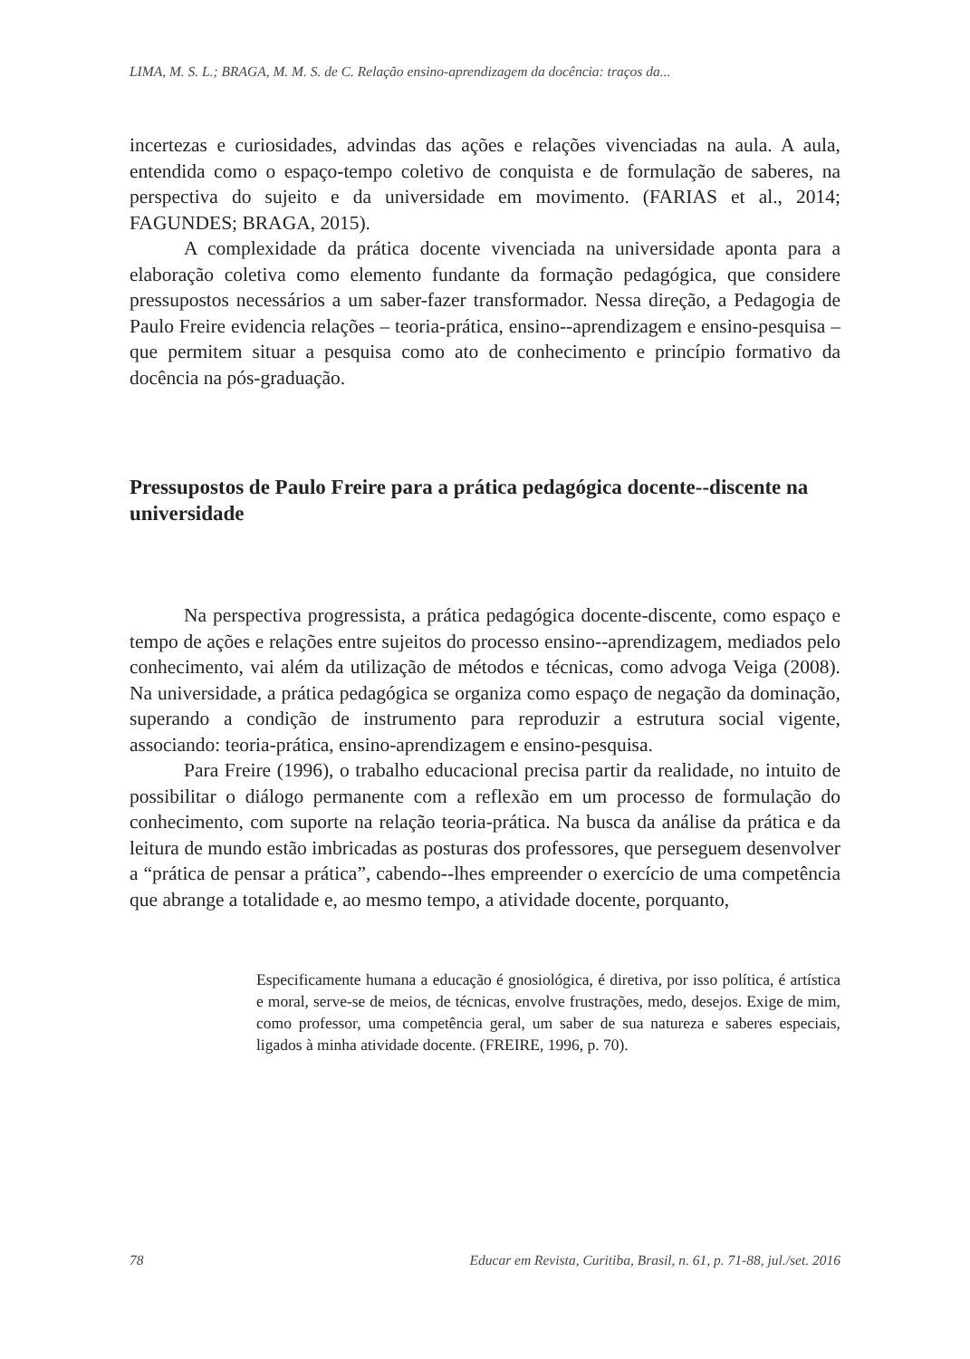LIMA, M. S. L.; BRAGA, M. M. S. de C. Relação ensino-aprendizagem da docência: traços da...
incertezas e curiosidades, advindas das ações e relações vivenciadas na aula. A aula, entendida como o espaço-tempo coletivo de conquista e de formulação de saberes, na perspectiva do sujeito e da universidade em movimento. (FARIAS et al., 2014; FAGUNDES; BRAGA, 2015).
A complexidade da prática docente vivenciada na universidade aponta para a elaboração coletiva como elemento fundante da formação pedagógica, que considere pressupostos necessários a um saber-fazer transformador. Nessa direção, a Pedagogia de Paulo Freire evidencia relações – teoria-prática, ensino--aprendizagem e ensino-pesquisa – que permitem situar a pesquisa como ato de conhecimento e princípio formativo da docência na pós-graduação.
Pressupostos de Paulo Freire para a prática pedagógica docente--discente na universidade
Na perspectiva progressista, a prática pedagógica docente-discente, como espaço e tempo de ações e relações entre sujeitos do processo ensino--aprendizagem, mediados pelo conhecimento, vai além da utilização de métodos e técnicas, como advoga Veiga (2008). Na universidade, a prática pedagógica se organiza como espaço de negação da dominação, superando a condição de instrumento para reproduzir a estrutura social vigente, associando: teoria-prática, ensino-aprendizagem e ensino-pesquisa.
Para Freire (1996), o trabalho educacional precisa partir da realidade, no intuito de possibilitar o diálogo permanente com a reflexão em um processo de formulação do conhecimento, com suporte na relação teoria-prática. Na busca da análise da prática e da leitura de mundo estão imbricadas as posturas dos professores, que perseguem desenvolver a “prática de pensar a prática”, cabendo--lhes empreender o exercício de uma competência que abrange a totalidade e, ao mesmo tempo, a atividade docente, porquanto,
Especificamente humana a educação é gnosiológica, é diretiva, por isso política, é artística e moral, serve-se de meios, de técnicas, envolve frustrações, medo, desejos. Exige de mim, como professor, uma competência geral, um saber de sua natureza e saberes especiais, ligados à minha atividade docente. (FREIRE, 1996, p. 70).
78 Educar em Revista, Curitiba, Brasil, n. 61, p. 71-88, jul./set. 2016